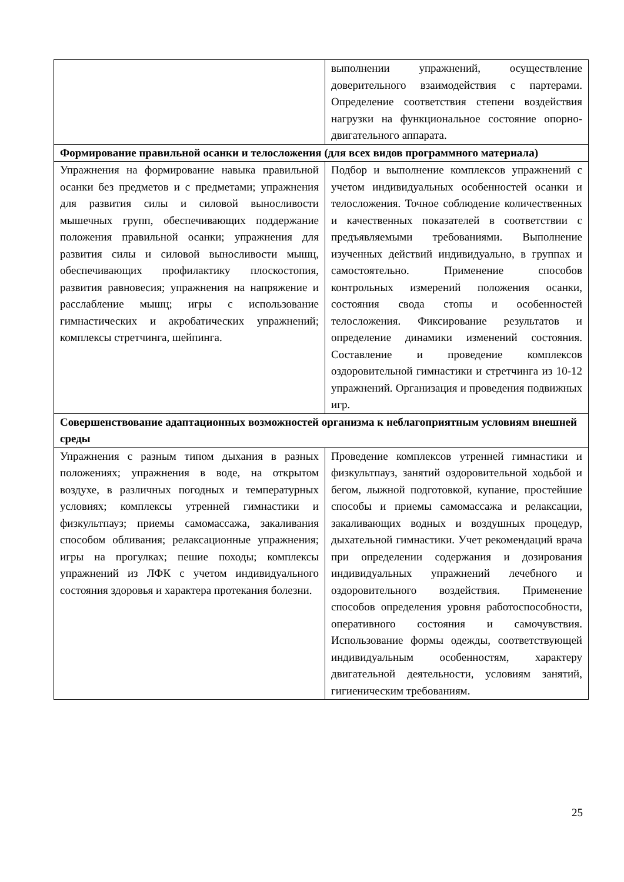| | выполнении упражнений, осуществление доверительного взаимодействия с партерами. Определение соответствия степени воздействия нагрузки на функциональное состояние опорно-двигательного аппарата. |
| Формирование правильной осанки и телосложения (для всех видов программного материала) | |
| Упражнения на формирование навыка правильной осанки без предметов и с предметами; упражнения для развития силы и силовой выносливости мышечных групп, обеспечивающих поддержание положения правильной осанки; упражнения для развития силы и силовой выносливости мышц, обеспечивающих профилактику плоскостопия, развития равновесия; упражнения на напряжение и расслабление мышц; игры с использование гимнастических и акробатических упражнений; комплексы стретчинга, шейпинга. | Подбор и выполнение комплексов упражнений с учетом индивидуальных особенностей осанки и телосложения. Точное соблюдение количественных и качественных показателей в соответствии с предъявляемыми требованиями. Выполнение изученных действий индивидуально, в группах и самостоятельно. Применение способов контрольных измерений положения осанки, состояния свода стопы и особенностей телосложения. Фиксирование результатов и определение динамики изменений состояния. Составление и проведение комплексов оздоровительной гимнастики и стретчинга из 10-12 упражнений. Организация и проведения подвижных игр. |
| Совершенствование адаптационных возможностей организма к неблагоприятным условиям внешней среды | |
| Упражнения с разным типом дыхания в разных положениях; упражнения в воде, на открытом воздухе, в различных погодных и температурных условиях; комплексы утренней гимнастики и физкультпауз; приемы самомассажа, закаливания способом обливания; релаксационные упражнения; игры на прогулках; пешие походы; комплексы упражнений из ЛФК с учетом индивидуального состояния здоровья и характера протекания болезни. | Проведение комплексов утренней гимнастики и физкультпауз, занятий оздоровительной ходьбой и бегом, лыжной подготовкой, купание, простейшие способы и приемы самомассажа и релаксации, закаливающих водных и воздушных процедур, дыхательной гимнастики. Учет рекомендаций врача при определении содержания и дозирования индивидуальных упражнений лечебного и оздоровительного воздействия. Применение способов определения уровня работоспособности, оперативного состояния и самочувствия. Использование формы одежды, соответствующей индивидуальным особенностям, характеру двигательной деятельности, условиям занятий, гигиеническим требованиям. |
25